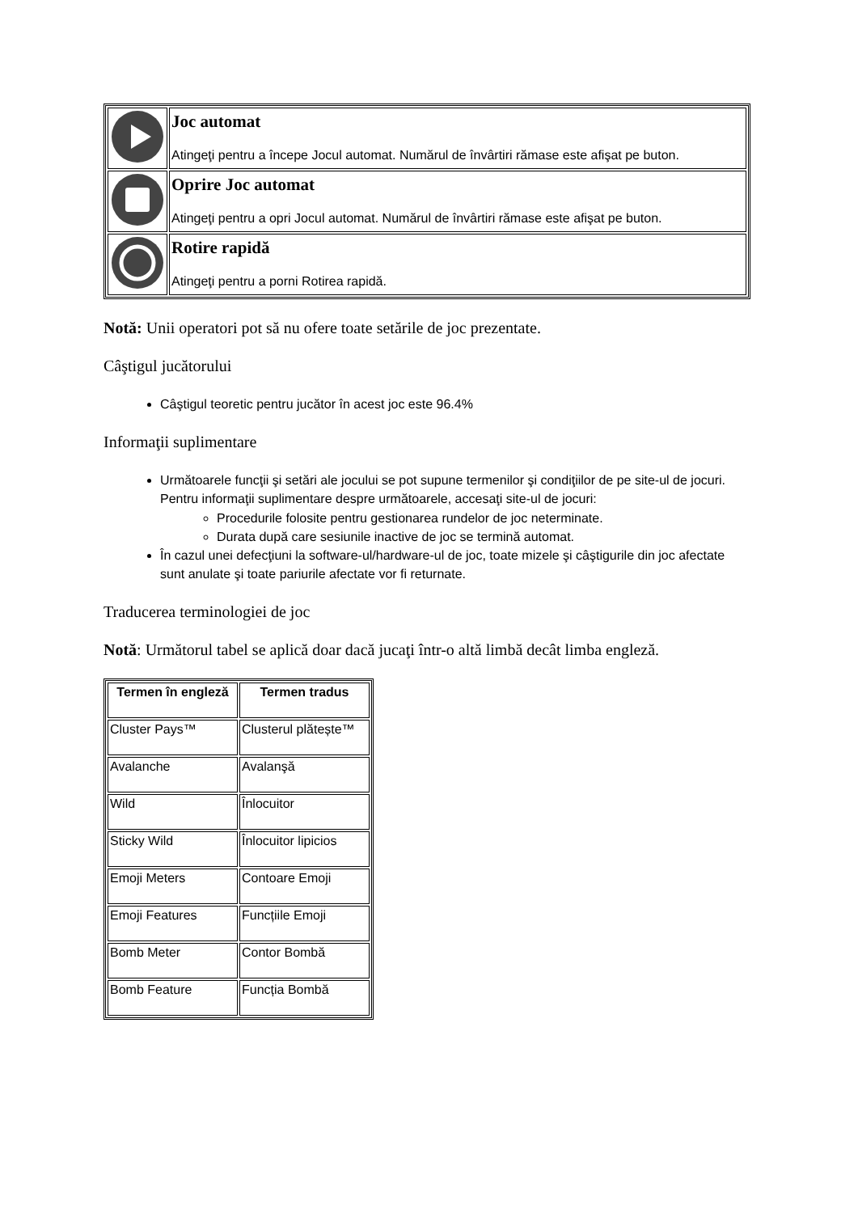| | Joc automat Atingeţi pentru a începe Jocul automat. Numărul de învârtiri rămase este afişat pe buton. |
| | Oprire Joc automat Atingeţi pentru a opri Jocul automat. Numărul de învârtiri rămase este afişat pe buton. |
| | Rotire rapidă Atingeţi pentru a porni Rotirea rapidă. |
Notă: Unii operatori pot să nu ofere toate setările de joc prezentate.
Câştigul jucătorului
Câştigul teoretic pentru jucător în acest joc este 96.4%
Informaţii suplimentare
Următoarele funcţii şi setări ale jocului se pot supune termenilor şi condiţiilor de pe site-ul de jocuri. Pentru informaţii suplimentare despre următoarele, accesaţi site-ul de jocuri:
Procedurile folosite pentru gestionarea rundelor de joc neterminate.
Durata după care sesiunile inactive de joc se termină automat.
În cazul unei defecţiuni la software-ul/hardware-ul de joc, toate mizele şi câştigurile din joc afectate sunt anulate şi toate pariurile afectate vor fi returnate.
Traducerea terminologiei de joc
Notă: Următorul tabel se aplică doar dacă jucaţi într-o altă limbă decât limba engleză.
| Termen în engleză | Termen tradus |
| --- | --- |
| Cluster Pays™ | Clusterul plătește™ |
| Avalanche | Avalanşă |
| Wild | Înlocuitor |
| Sticky Wild | Înlocuitor lipicios |
| Emoji Meters | Contoare Emoji |
| Emoji Features | Funcțiile Emoji |
| Bomb Meter | Contor Bombă |
| Bomb Feature | Funcția Bombă |